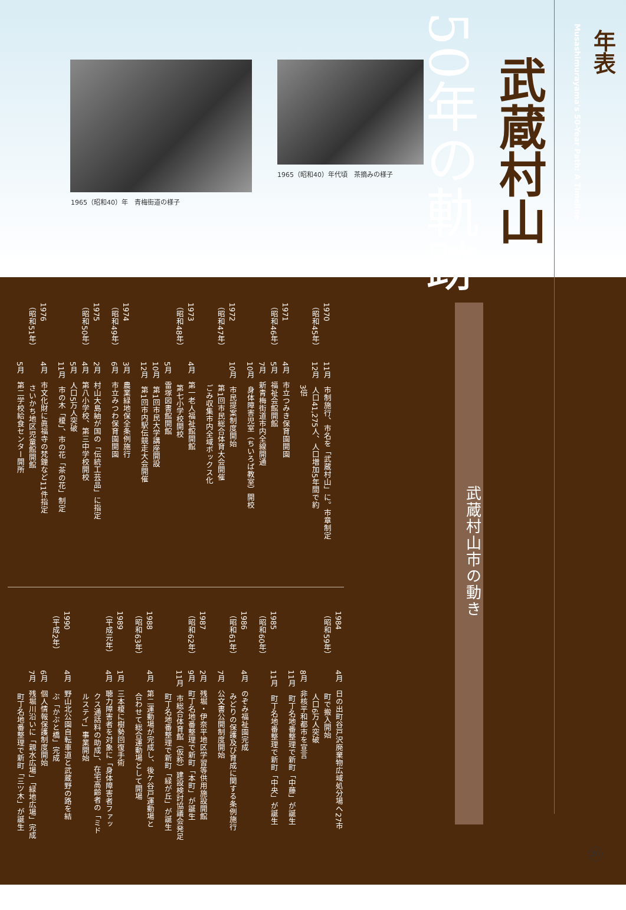1965（昭和40）年　青梅街道の様子
1965（昭和40）年代頃　茶摘みの様子
武蔵村山市の動き
1970
（昭和45年）
11月　市制施行、市名を「武蔵村山」に。市章制定
12月　人口41,275人、人口増加5年間で約
　　　3倍
1971
（昭和46年）
4月　市立つみき保育園開園
5月　福祉会館開館
7月　新青梅街道市内全線開通
10月　身体障害児室（ちいろば教室）開校
1972
（昭和47年）
10月　市民提案制度開始
　　　第1回市民総合体育大会開催
　　　ごみ収集市内全域ボックス化
1973
（昭和48年）
4月　第一老人福祉館開館
　　　第七小学校開校
5月　雷塚図書館開館
10月　第1回市民大学講座開設
12月　第1回市内駅伝競走大会開催
1974
（昭和49年）
3月　農業緑地保全条例施行
6月　市立みつわ保育園開園
1975
（昭和50年）
2月　村山大島紬が国の「伝統工芸品」に指定
4月　第八小学校、第三中学校開校
5月　人口5万人突破
11月　市の木「榎」、市の花「茶の花」制定
1976
（昭和51年）
4月　市文化財に眞福寺の梵鐘など11件指定
　　　さいかち地区児童館開館
5月　第二学校給食センター開所
1984
（昭和59年）
4月　日の出町谷戸沢廃棄物広域処分場へ27市
　　　町で搬入開始
　　　人口6万人突破
8月　非核平和都市を宣言
11月　町丁名地番整理で新町「中藤」が誕生
1985
（昭和60年）
11月　町丁名地番整理で新町「中央」が誕生
1986
（昭和61年）
4月　のぞみ福祉園完成
　　　みどりの保護及び育成に関する条例施行
7月　公文書公開制度開始
1987
（昭和62年）
2月　残堀・伊奈平地区学習等供用施設開館
9月　町丁名地番整理で新町「本町」が誕生
11月　市総合体育館（仮称）建設検討協議会発足
　　　町丁名地番整理で新町「緑が丘」が誕生
1988
（昭和63年）
4月　第二運動場が完成し、後ケ谷戸運動場と
　　　合わせて総合運動場として開場
1989
（平成元年）
1月　三本榎に樹勢回復手術
4月　聴力障害者を対象に「身体障害者ファッ
　　　クス通話料の助成」、在宅高齢者の「ミド
　　　ルステイ」事業開始
1990
（平成2年）
4月　野山北公園自転車道と武蔵野の路を結
　　　ぶ「かぶと橋」完成
6月　個人情報保護制度開始
7月　残堀川沿いに「親水広場」「緑地広場」完成
　　　町丁名地番整理で新町「三ツ木」が誕生
武蔵村山
50年の軌跡
年表
Musashimurayama's 50-Year Path: A Timeline
30